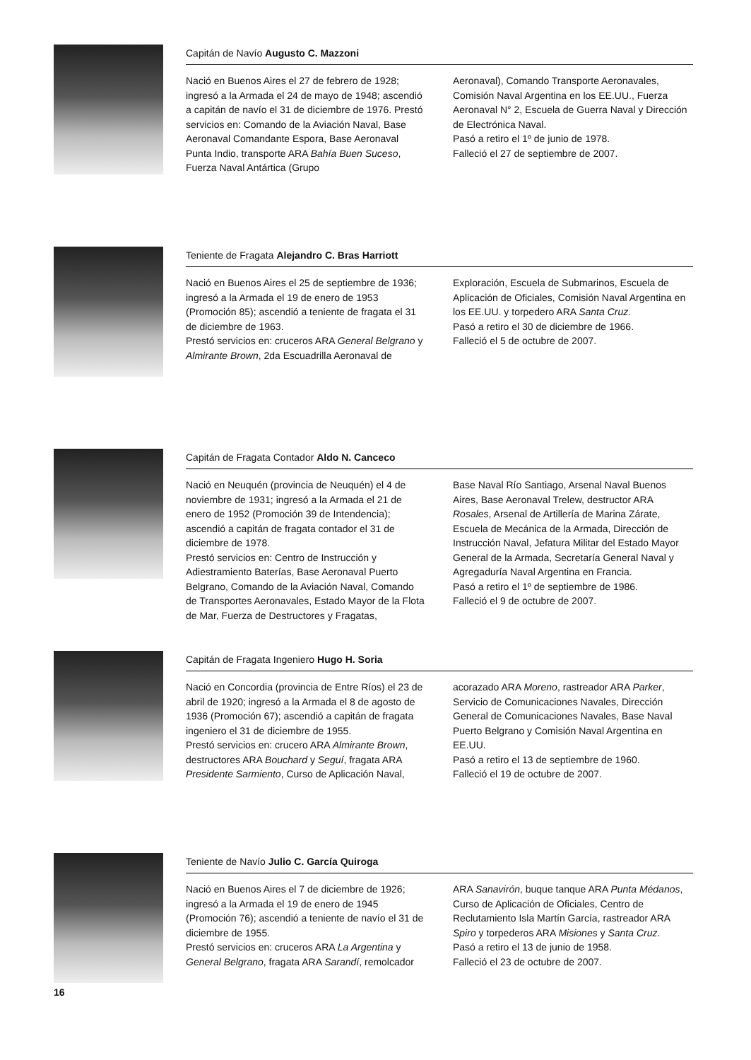Capitán de Navío Augusto C. Mazzoni
Nació en Buenos Aires el 27 de febrero de 1928; ingresó a la Armada el 24 de mayo de 1948; ascendió a capitán de navío el 31 de diciembre de 1976. Prestó servicios en: Comando de la Aviación Naval, Base Aeronaval Comandante Espora, Base Aeronaval Punta Indio, transporte ARA Bahía Buen Suceso, Fuerza Naval Antártica (Grupo
Aeronaval), Comando Transporte Aeronavales, Comisión Naval Argentina en los EE.UU., Fuerza Aeronaval N° 2, Escuela de Guerra Naval y Dirección de Electrónica Naval.
Pasó a retiro el 1º de junio de 1978.
Falleció el 27 de septiembre de 2007.
Teniente de Fragata Alejandro C. Bras Harriott
Nació en Buenos Aires el 25 de septiembre de 1936; ingresó a la Armada el 19 de enero de 1953 (Promoción 85); ascendió a teniente de fragata el 31 de diciembre de 1963.
Prestó servicios en: cruceros ARA General Belgrano y Almirante Brown, 2da Escuadrilla Aeronaval de
Exploración, Escuela de Submarinos, Escuela de Aplicación de Oficiales, Comisión Naval Argentina en los EE.UU. y torpedero ARA Santa Cruz.
Pasó a retiro el 30 de diciembre de 1966.
Falleció el 5 de octubre de 2007.
Capitán de Fragata Contador Aldo N. Canceco
Nació en Neuquén (provincia de Neuquén) el 4 de noviembre de 1931; ingresó a la Armada el 21 de enero de 1952 (Promoción 39 de Intendencia); ascendió a capitán de fragata contador el 31 de diciembre de 1978.
Prestó servicios en: Centro de Instrucción y Adiestramiento Baterías, Base Aeronaval Puerto Belgrano, Comando de la Aviación Naval, Comando de Transportes Aeronavales, Estado Mayor de la Flota de Mar, Fuerza de Destructores y Fragatas,
Base Naval Río Santiago, Arsenal Naval Buenos Aires, Base Aeronaval Trelew, destructor ARA Rosales, Arsenal de Artillería de Marina Zárate, Escuela de Mecánica de la Armada, Dirección de Instrucción Naval, Jefatura Militar del Estado Mayor General de la Armada, Secretaría General Naval y Agregaduría Naval Argentina en Francia.
Pasó a retiro el 1º de septiembre de 1986.
Falleció el 9 de octubre de 2007.
Capitán de Fragata Ingeniero Hugo H. Soria
Nació en Concordia (provincia de Entre Ríos) el 23 de abril de 1920; ingresó a la Armada el 8 de agosto de 1936 (Promoción 67); ascendió a capitán de fragata ingeniero el 31 de diciembre de 1955.
Prestó servicios en: crucero ARA Almirante Brown, destructores ARA Bouchard y Seguí, fragata ARA Presidente Sarmiento, Curso de Aplicación Naval,
acorazado ARA Moreno, rastreador ARA Parker, Servicio de Comunicaciones Navales, Dirección General de Comunicaciones Navales, Base Naval Puerto Belgrano y Comisión Naval Argentina en EE.UU.
Pasó a retiro el 13 de septiembre de 1960.
Falleció el 19 de octubre de 2007.
Teniente de Navío Julio C. García Quiroga
Nació en Buenos Aires el 7 de diciembre de 1926; ingresó a la Armada el 19 de enero de 1945 (Promoción 76); ascendió a teniente de navío el 31 de diciembre de 1955.
Prestó servicios en: cruceros ARA La Argentina y General Belgrano, fragata ARA Sarandí, remolcador
ARA Sanavirón, buque tanque ARA Punta Médanos, Curso de Aplicación de Oficiales, Centro de Reclutamiento Isla Martín García, rastreador ARA Spiro y torpederos ARA Misiones y Santa Cruz.
Pasó a retiro el 13 de junio de 1958.
Falleció el 23 de octubre de 2007.
16